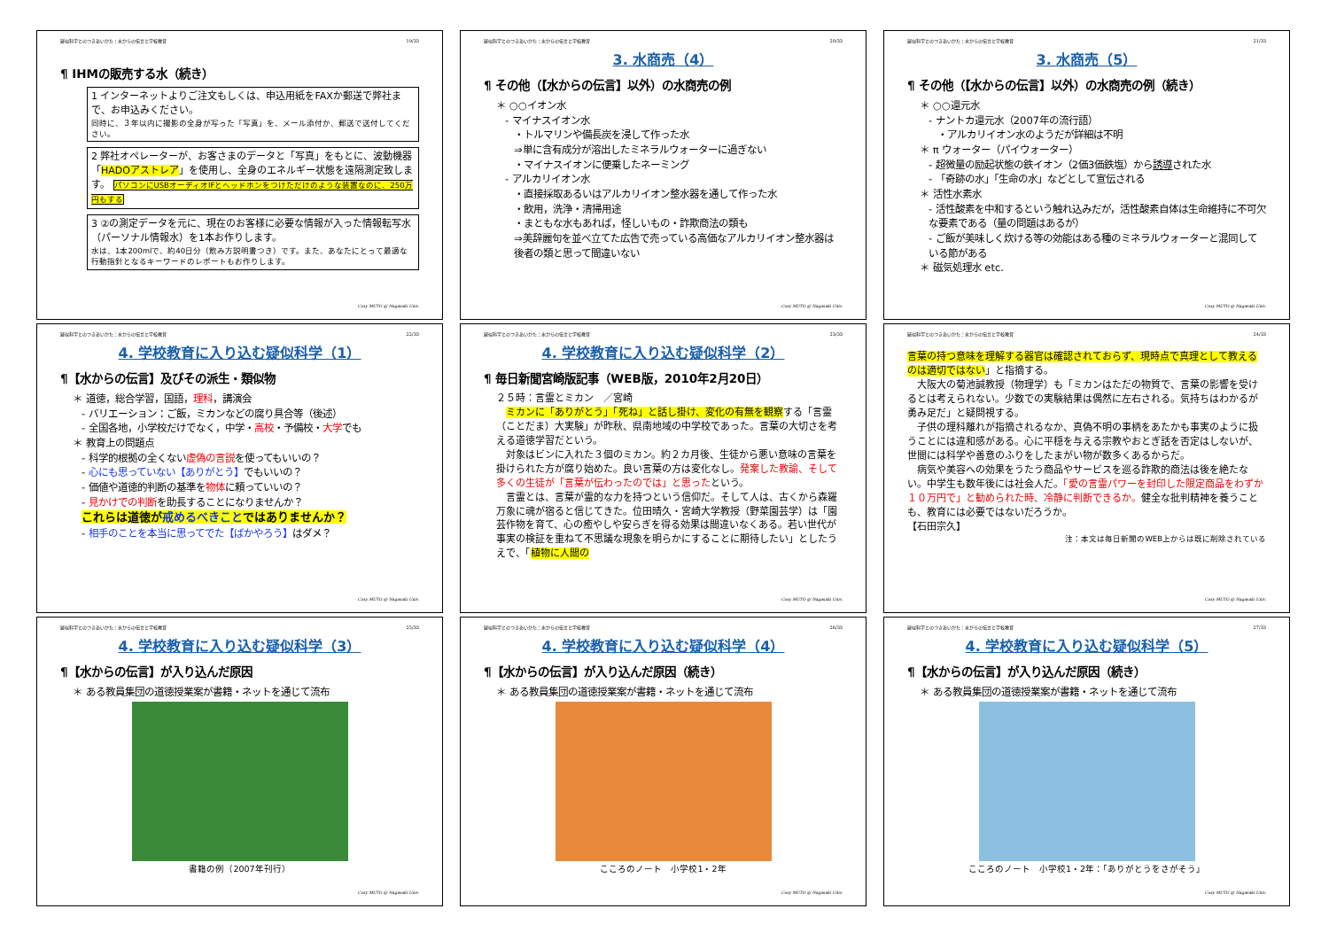疑似科学とのつきあいかた：水からの伝言と学校教育 19/33
¶ IHMの販売する水（続き）
1 インターネットよりご注文もしくは、申込用紙をFAXか郵送で弊社まで、お申込みください。
同時に、３年以内に撮影の全身が写った「写真」を、メール添付か、郵送で送付してください。
2 弊社オペレーターが、お客さまのデータと「写真」をもとに、波動機器「HADOアストレア」を使用し、全身のエネルギー状態を遠隔測定致します。 パソコンにUSBオーディオIFとヘッドホンをつけただけのような装置なのに、250万円もする
3 ②の測定データを元に、現在のお客様に必要な情報が入った情報転写水（パーソナル情報水）を1本お作りします。
水は、1本200mlで、約40日分（飲み方説明書つき）です。また、あなたにとって最適な行動指針となるキーワードのレポートもお作りします。
Cosy MUTO @ Nagasaki Univ.
疑似科学とのつきあいかた：水からの伝言と学校教育 20/33
3. 水商売（4）
¶ その他（【水からの伝言】以外）の水商売の例
＊ ○○イオン水
- マイナスイオン水
・トルマリンや備長炭を浸して作った水
⇒単に含有成分が溶出したミネラルウォーターに過ぎない
・マイナスイオンに便乗したネーミング
- アルカリイオン水
・直接採取あるいはアルカリイオン整水器を通して作った水
・飲用，洗浄・清掃用途
・まともな水もあれば，怪しいもの・詐欺商法の類も
⇒美辞麗句を並べ立てた広告で売っている高価なアルカリイオン整水器は後者の類と思って間違いない
Cosy MUTO @ Nagasaki Univ.
疑似科学とのつきあいかた：水からの伝言と学校教育 21/33
3. 水商売（5）
¶ その他（【水からの伝言】以外）の水商売の例（続き）
＊ ○○還元水
- ナントカ還元水（2007年の流行語）
・アルカリイオン水のようだが詳細は不明
＊ π ウォーター（パイウォーター）
- 超微量の励起状態の鉄イオン（2価3価鉄塩）から誘導された水
- 「奇跡の水」「生命の水」などとして宣伝される
＊ 活性水素水
- 活性酸素を中和するという触れ込みだが，活性酸素自体は生命維持に不可欠な要素である（量の問題はあるが）
- ご飯が美味しく炊ける等の効能はある種のミネラルウォーターと混同している節がある
＊ 磁気処理水 etc.
Cosy MUTO @ Nagasaki Univ.
疑似科学とのつきあいかた：水からの伝言と学校教育 22/33
4. 学校教育に入り込む疑似科学（1）
¶【水からの伝言】及びその派生・類似物
＊ 道徳，総合学習，国語，理科，講演会
- バリエーション：ご飯，ミカンなどの腐り具合等（後述）
- 全国各地，小学校だけでなく，中学・高校・予備校・大学でも
＊ 教育上の問題点
- 科学的根拠の全くない虚偽の言説を使ってもいいの？
- 心にも思っていない【ありがとう】でもいいの？
- 価値や道徳的判断の基準を物体に頼っていいの？
- 見かけでの判断を助長することになりませんか？
これらは道徳が戒めるべきことではありませんか？
- 相手のことを本当に思ってでた【ばかやろう】はダメ？
Cosy MUTO @ Nagasaki Univ.
疑似科学とのつきあいかた：水からの伝言と学校教育 23/33
4. 学校教育に入り込む疑似科学（2）
¶ 毎日新聞宮崎版記事（WEB版，2010年2月20日）
２５時：言霊とミカン　／宮崎
　ミカンに「ありがとう」「死ね」と話し掛け、変化の有無を観察する「言霊（ことだま）大実験」が昨秋、県南地域の中学校であった。言葉の大切さを考える道徳学習だという。
　対象はビンに入れた３個のミカン。約２カ月後、生徒から悪い意味の言葉を掛けられた方が腐り始めた。良い言葉の方は変化なし。発案した教諭、そして多くの生徒が「言葉が伝わったのでは」と思ったという。
　言霊とは、言葉が霊的な力を持つという信仰だ。そして人は、古くから森羅万象に魂が宿ると信じてきた。位田晴久・宮崎大学教授（野菜園芸学）は「園芸作物を育て、心の癒やしや安らぎを得る効果は間違いなくある。若い世代が事実の検証を重ねて不思議な現象を明らかにすることに期待したい」としたうえで、「植物に人間の
Cosy MUTO @ Nagasaki Univ.
疑似科学とのつきあいかた：水からの伝言と学校教育 24/33
言葉の持つ意味を理解する器官は確認されておらず、現時点で真理として教えるのは適切ではない」と指摘する。
　大阪大の菊池誠教授（物理学）も「ミカンはただの物質で、言葉の影響を受けるとは考えられない。少数での実験結果は偶然に左右される。気持ちはわかるが勇み足だ」と疑問視する。
　子供の理科離れが指摘されるなか、真偽不明の事柄をあたかも事実のように扱うことには違和感がある。心に平穏を与える宗教やおとぎ話を否定はしないが、世間には科学や善意のふりをしたまがい物が数多くあるからだ。
　病気や美容への効果をうたう商品やサービスを巡る詐欺的商法は後を絶たない。中学生も数年後には社会人だ。「愛の言霊パワーを封印した限定商品をわずか１０万円で」と勧められた時、冷静に判断できるか。健全な批判精神を養うことも、教育には必要ではないだろうか。
【石田宗久】
注：本文は毎日新聞のWEB上からは既に削除されている
Cosy MUTO @ Nagasaki Univ.
疑似科学とのつきあいかた：水からの伝言と学校教育 25/33
4. 学校教育に入り込む疑似科学（3）
¶【水からの伝言】が入り込んだ原因
＊ ある教員集団の道徳授業案が書籍・ネットを通じて流布
書籍の例（2007年刊行）
Cosy MUTO @ Nagasaki Univ.
疑似科学とのつきあいかた：水からの伝言と学校教育 26/33
4. 学校教育に入り込む疑似科学（4）
¶【水からの伝言】が入り込んだ原因（続き）
＊ ある教員集団の道徳授業案が書籍・ネットを通じて流布
こころのノート　小学校1・2年
Cosy MUTO @ Nagasaki Univ.
疑似科学とのつきあいかた：水からの伝言と学校教育 27/33
4. 学校教育に入り込む疑似科学（5）
¶【水からの伝言】が入り込んだ原因（続き）
＊ ある教員集団の道徳授業案が書籍・ネットを通じて流布
こころのノート　小学校1・2年：「ありがとうをさがそう」
Cosy MUTO @ Nagasaki Univ.